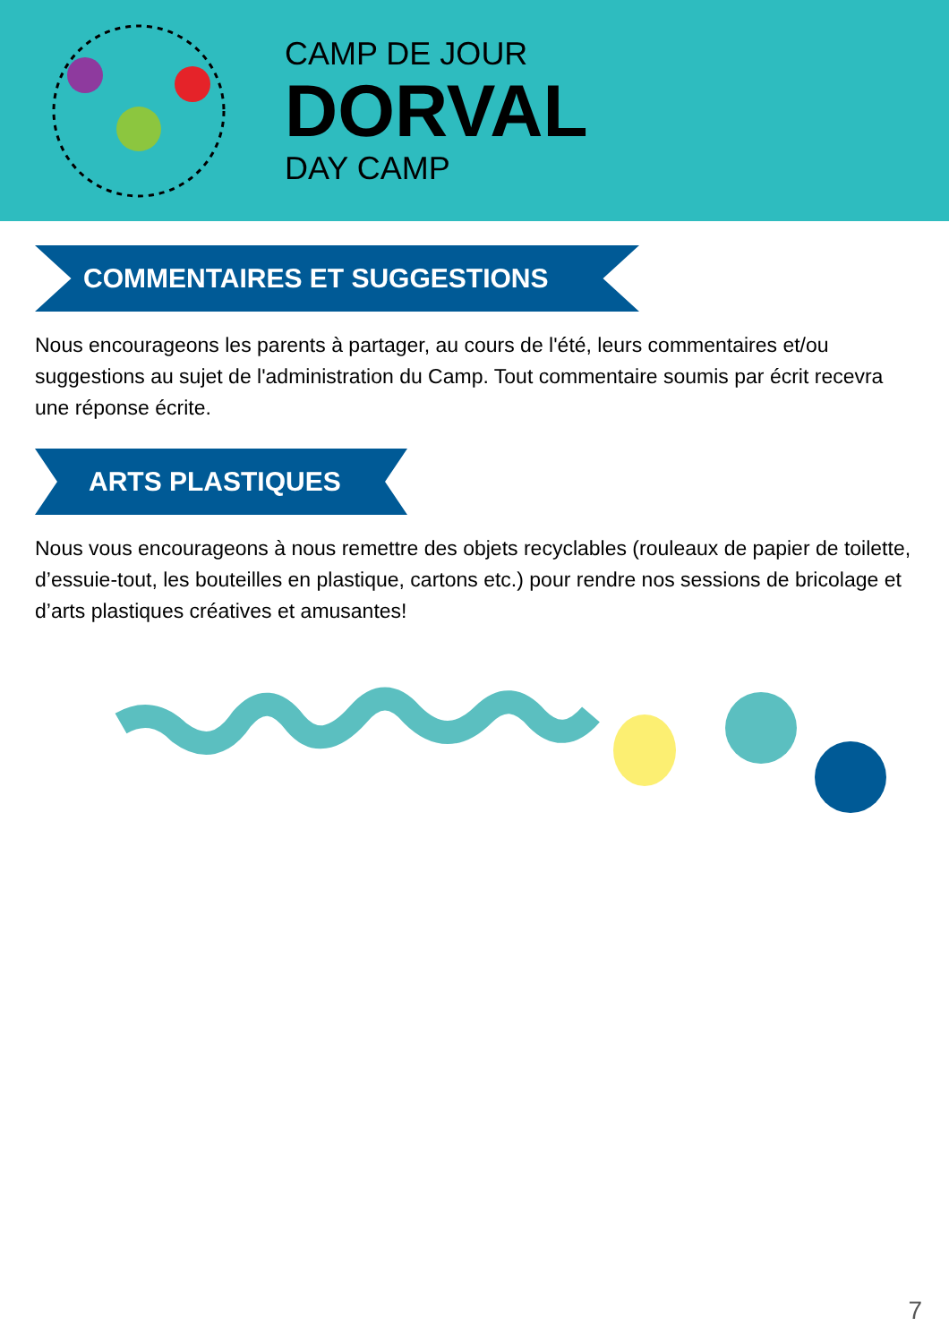CAMP DE JOUR
DORVAL
DAY CAMP
COMMENTAIRES ET SUGGESTIONS
Nous encourageons les parents à partager, au cours de l'été, leurs commentaires et/ou suggestions au sujet de l'administration du Camp. Tout commentaire soumis par écrit recevra une réponse écrite.
ARTS PLASTIQUES
Nous vous encourageons à nous remettre des objets recyclables (rouleaux de papier de toilette, d’essuie-tout, les bouteilles en plastique, cartons etc.) pour rendre nos sessions de bricolage et d’arts plastiques créatives et amusantes!
7